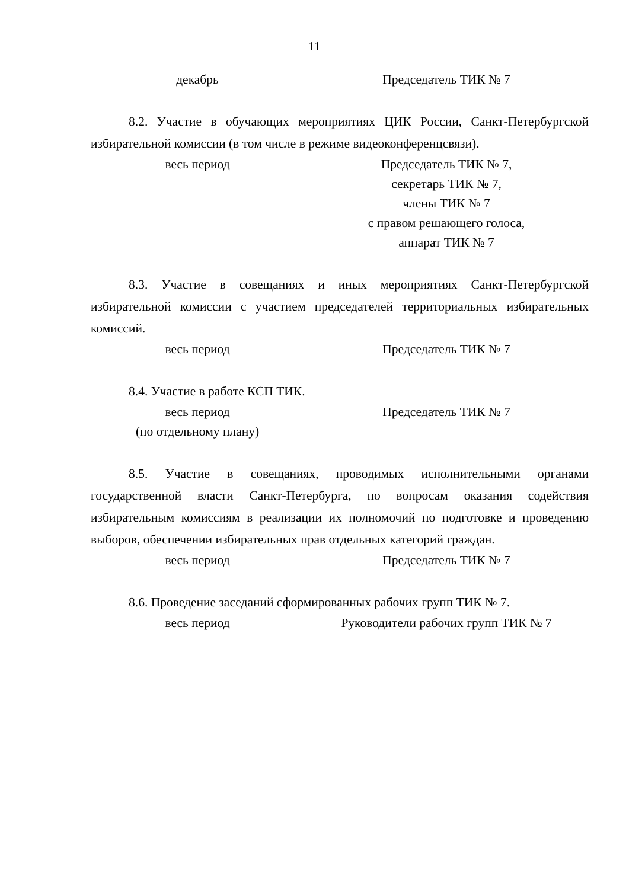11
декабрь Председатель ТИК № 7
8.2. Участие в обучающих мероприятиях ЦИК России, Санкт-Петербургской избирательной комиссии (в том числе в режиме видеоконференцсвязи).
весь период Председатель ТИК № 7,
секретарь ТИК № 7,
члены ТИК № 7
с правом решающего голоса,
аппарат ТИК № 7
8.3. Участие в совещаниях и иных мероприятиях Санкт-Петербургской избирательной комиссии с участием председателей территориальных избирательных комиссий.
весь период Председатель ТИК № 7
8.4. Участие в работе КСП ТИК.
весь период
(по отдельному плану)
Председатель ТИК № 7
8.5. Участие в совещаниях, проводимых исполнительными органами государственной власти Санкт-Петербурга, по вопросам оказания содействия избирательным комиссиям в реализации их полномочий по подготовке и проведению выборов, обеспечении избирательных прав отдельных категорий граждан.
весь период Председатель ТИК № 7
8.6. Проведение заседаний сформированных рабочих групп ТИК № 7.
весь период Руководители рабочих групп ТИК № 7